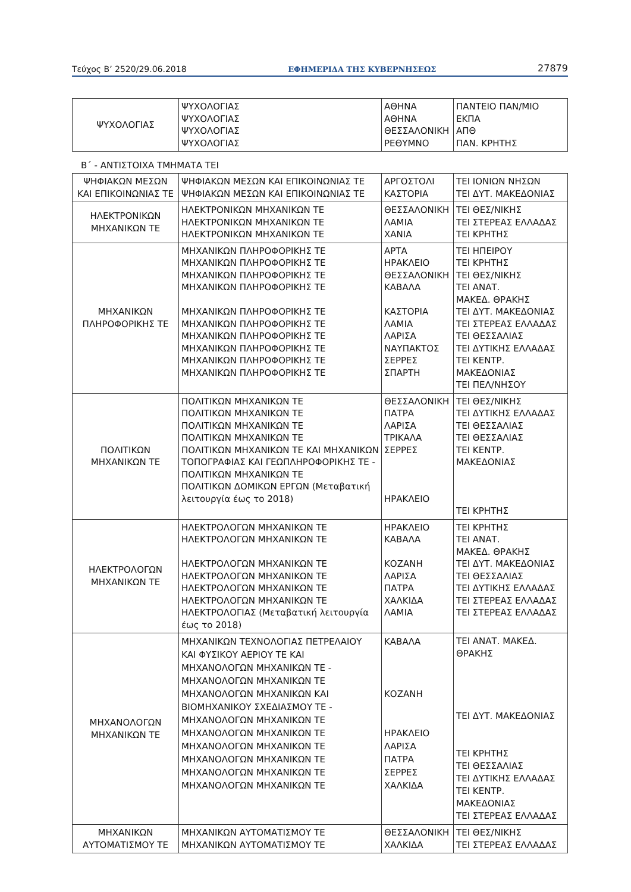Τεύχος B’ 2520/29.06.2018 ΕΦΗΜΕΡΙΔΑ ΤΗΣ ΚΥΒΕΡΝΗΣΕΩΣ 27879
| ΨΥΧΟΛΟΓΙΑΣ | ΨΥΧΟΛΟΓΙΑΣ ΨΥΧΟΛΟΓΙΑΣ ΨΥΧΟΛΟΓΙΑΣ ΨΥΧΟΛΟΓΙΑΣ | ΑΘΗΝΑ ΑΘΗΝΑ ΘΕΣΣΑΛΟΝΙΚΗ ΡΕΘΥΜΝΟ | ΠΑΝΤΕΙΟ ΠΑΝ/ΜΙΟ ΕΚΠΑ ΑΠΘ ΠΑΝ. ΚΡΗΤΗΣ |
Β΄ - ΑΝΤΙΣΤΟΙΧΑ ΤΜΗΜΑΤΑ ΤΕΙ
| ΨΗΦΙΑΚΩΝ ΜΕΣΩΝ ΚΑΙ ΕΠΙΚΟΙΝΩΝΙΑΣ ΤΕ | ΨΗΦΙΑΚΩΝ ΜΕΣΩΝ ΚΑΙ ΕΠΙΚΟΙΝΩΝΙΑΣ ΤΕ ΨΗΦΙΑΚΩΝ ΜΕΣΩΝ ΚΑΙ ΕΠΙΚΟΙΝΩΝΙΑΣ ΤΕ | ΑΡΓΟΣΤΟΛΙ ΚΑΣΤΟΡΙΑ | ΤΕΙ ΙΟΝΙΩΝ ΝΗΣΩΝ ΤΕΙ ΔΥΤ. ΜΑΚΕΔΟΝΙΑΣ |
| ΗΛΕΚΤΡΟΝΙΚΩΝ ΜΗΧΑΝΙΚΩΝ ΤΕ | ΗΛΕΚΤΡΟΝΙΚΩΝ ΜΗΧΑΝΙΚΩΝ ΤΕ ΗΛΕΚΤΡΟΝΙΚΩΝ ΜΗΧΑΝΙΚΩΝ ΤΕ ΗΛΕΚΤΡΟΝΙΚΩΝ ΜΗΧΑΝΙΚΩΝ ΤΕ | ΘΕΣΣΑΛΟΝΙΚΗ ΛΑΜΙΑ ΧΑΝΙΑ | ΤΕΙ ΘΕΣ/ΝΙΚΗΣ ΤΕΙ ΣΤΕΡΕΑΣ ΕΛΛΑΔΑΣ ΤΕΙ ΚΡΗΤΗΣ |
| ΜΗΧΑΝΙΚΩΝ ΠΛΗΡΟΦΟΡΙΚΗΣ ΤΕ | ΜΗΧΑΝΙΚΩΝ ΠΛΗΡΟΦΟΡΙΚΗΣ ΤΕ ΜΗΧΑΝΙΚΩΝ ΠΛΗΡΟΦΟΡΙΚΗΣ ΤΕ ΜΗΧΑΝΙΚΩΝ ΠΛΗΡΟΦΟΡΙΚΗΣ ΤΕ ΜΗΧΑΝΙΚΩΝ ΠΛΗΡΟΦΟΡΙΚΗΣ ΤΕ ΜΗΧΑΝΙΚΩΝ ΠΛΗΡΟΦΟΡΙΚΗΣ ΤΕ ΜΗΧΑΝΙΚΩΝ ΠΛΗΡΟΦΟΡΙΚΗΣ ΤΕ ΜΗΧΑΝΙΚΩΝ ΠΛΗΡΟΦΟΡΙΚΗΣ ΤΕ ΜΗΧΑΝΙΚΩΝ ΠΛΗΡΟΦΟΡΙΚΗΣ ΤΕ ΜΗΧΑΝΙΚΩΝ ΠΛΗΡΟΦΟΡΙΚΗΣ ΤΕ ΜΗΧΑΝΙΚΩΝ ΠΛΗΡΟΦΟΡΙΚΗΣ ΤΕ | ΑΡΤΑ ΗΡΑΚΛΕΙΟ ΘΕΣΣΑΛΟΝΙΚΗ ΚΑΒΑΛΑ ΚΑΣΤΟΡΙΑ ΛΑΜΙΑ ΛΑΡΙΣΑ ΝΑΥΠΑΚΤΟΣ ΣΕΡΡΕΣ ΣΠΑΡΤΗ | ΤΕΙ ΗΠΕΙΡΟΥ ΤΕΙ ΚΡΗΤΗΣ ΤΕΙ ΘΕΣ/ΝΙΚΗΣ ΤΕΙ ΑΝΑΤ. ΜΑΚΕΔ. ΘΡΑΚΗΣ ΤΕΙ ΔΥΤ. ΜΑΚΕΔΟΝΙΑΣ ΤΕΙ ΣΤΕΡΕΑΣ ΕΛΛΑΔΑΣ ΤΕΙ ΘΕΣΣΑΛΙΑΣ ΤΕΙ ΔΥΤΙΚΗΣ ΕΛΛΑΔΑΣ ΤΕΙ ΚΕΝΤΡ. ΜΑΚΕΔΟΝΙΑΣ ΤΕΙ ΠΕΛ/ΝΗΣΟΥ |
| ΠΟΛΙΤΙΚΩΝ ΜΗΧΑΝΙΚΩΝ ΤΕ | ΠΟΛΙΤΙΚΩΝ ΜΗΧΑΝΙΚΩΝ ΤΕ ΠΟΛΙΤΙΚΩΝ ΜΗΧΑΝΙΚΩΝ ΤΕ ΠΟΛΙΤΙΚΩΝ ΜΗΧΑΝΙΚΩΝ ΤΕ ΠΟΛΙΤΙΚΩΝ ΜΗΧΑΝΙΚΩΝ ΤΕ ΠΟΛΙΤΙΚΩΝ ΜΗΧΑΝΙΚΩΝ ΤΕ ΚΑΙ ΜΗΧΑΝΙΚΩΝ ΤΟΠΟΓΡΑΦΙΑΣ ΚΑΙ ΓΕΩΠΛΗΡΟΦΟΡΙΚΗΣ ΤΕ - ΠΟΛΙΤΙΚΩΝ ΜΗΧΑΝΙΚΩΝ ΤΕ ΠΟΛΙΤΙΚΩΝ ΔΟΜΙΚΩΝ ΕΡΓΩΝ (Μεταβατική λειτουργία έως το 2018) | ΘΕΣΣΑΛΟΝΙΚΗ ΠΑΤΡΑ ΛΑΡΙΣΑ ΤΡΙΚΑΛΑ ΣΕΡΡΕΣ ΗΡΑΚΛΕΙΟ | ΤΕΙ ΘΕΣ/ΝΙΚΗΣ ΤΕΙ ΔΥΤΙΚΗΣ ΕΛΛΑΔΑΣ ΤΕΙ ΘΕΣΣΑΛΙΑΣ ΤΕΙ ΘΕΣΣΑΛΙΑΣ ΤΕΙ ΚΕΝΤΡ. ΜΑΚΕΔΟΝΙΑΣ ΤΕΙ ΚΡΗΤΗΣ |
| ΗΛΕΚΤΡΟΛΟΓΩΝ ΜΗΧΑΝΙΚΩΝ ΤΕ | ΗΛΕΚΤΡΟΛΟΓΩΝ ΜΗΧΑΝΙΚΩΝ ΤΕ ΗΛΕΚΤΡΟΛΟΓΩΝ ΜΗΧΑΝΙΚΩΝ ΤΕ ΗΛΕΚΤΡΟΛΟΓΩΝ ΜΗΧΑΝΙΚΩΝ ΤΕ ΗΛΕΚΤΡΟΛΟΓΩΝ ΜΗΧΑΝΙΚΩΝ ΤΕ ΗΛΕΚΤΡΟΛΟΓΩΝ ΜΗΧΑΝΙΚΩΝ ΤΕ ΗΛΕΚΤΡΟΛΟΓΩΝ ΜΗΧΑΝΙΚΩΝ ΤΕ ΗΛΕΚΤΡΟΛΟΓΙΑΣ (Μεταβατική λειτουργία έως το 2018) | ΗΡΑΚΛΕΙΟ ΚΑΒΑΛΑ ΚΟΖΑΝΗ ΛΑΡΙΣΑ ΠΑΤΡΑ ΧΑΛΚΙΔΑ ΛΑΜΙΑ | ΤΕΙ ΚΡΗΤΗΣ ΤΕΙ ΑΝΑΤ. ΜΑΚΕΔ. ΘΡΑΚΗΣ ΤΕΙ ΔΥΤ. ΜΑΚΕΔΟΝΙΑΣ ΤΕΙ ΘΕΣΣΑΛΙΑΣ ΤΕΙ ΔΥΤΙΚΗΣ ΕΛΛΑΔΑΣ ΤΕΙ ΣΤΕΡΕΑΣ ΕΛΛΑΔΑΣ ΤΕΙ ΣΤΕΡΕΑΣ ΕΛΛΑΔΑΣ |
| ΜΗΧΑΝΟΛΟΓΩΝ ΜΗΧΑΝΙΚΩΝ ΤΕ | ΜΗΧΑΝΙΚΩΝ ΤΕΧΝΟΛΟΓΙΑΣ ΠΕΤΡΕΛΑΙΟΥ ΚΑΙ ΦΥΣΙΚΟΥ ΑΕΡΙΟΥ ΤΕ ΚΑΙ ΜΗΧΑΝΟΛΟΓΩΝ ΜΗΧΑΝΙΚΩΝ ΤΕ - ΜΗΧΑΝΟΛΟΓΩΝ ΜΗΧΑΝΙΚΩΝ ΤΕ ΜΗΧΑΝΟΛΟΓΩΝ ΜΗΧΑΝΙΚΩΝ ΚΑΙ ΒΙΟΜΗΧΑΝΙΚΟΥ ΣΧΕΔΙΑΣΜΟΥ ΤΕ - ΜΗΧΑΝΟΛΟΓΩΝ ΜΗΧΑΝΙΚΩΝ ΤΕ ΜΗΧΑΝΟΛΟΓΩΝ ΜΗΧΑΝΙΚΩΝ ΤΕ ΜΗΧΑΝΟΛΟΓΩΝ ΜΗΧΑΝΙΚΩΝ ΤΕ ΜΗΧΑΝΟΛΟΓΩΝ ΜΗΧΑΝΙΚΩΝ ΤΕ ΜΗΧΑΝΟΛΟΓΩΝ ΜΗΧΑΝΙΚΩΝ ΤΕ ΜΗΧΑΝΟΛΟΓΩΝ ΜΗΧΑΝΙΚΩΝ ΤΕ | ΚΑΒΑΛΑ ΚΟΖΑΝΗ ΗΡΑΚΛΕΙΟ ΛΑΡΙΣΑ ΠΑΤΡΑ ΣΕΡΡΕΣ ΧΑΛΚΙΔΑ | ΤΕΙ ΑΝΑΤ. ΜΑΚΕΔ. ΘΡΑΚΗΣ ΤΕΙ ΔΥΤ. ΜΑΚΕΔΟΝΙΑΣ ΤΕΙ ΚΡΗΤΗΣ ΤΕΙ ΘΕΣΣΑΛΙΑΣ ΤΕΙ ΔΥΤΙΚΗΣ ΕΛΛΑΔΑΣ ΤΕΙ ΚΕΝΤΡ. ΜΑΚΕΔΟΝΙΑΣ ΤΕΙ ΣΤΕΡΕΑΣ ΕΛΛΑΔΑΣ |
| ΜΗΧΑΝΙΚΩΝ ΑΥΤΟΜΑΤΙΣΜΟΥ ΤΕ | ΜΗΧΑΝΙΚΩΝ ΑΥΤΟΜΑΤΙΣΜΟΥ ΤΕ ΜΗΧΑΝΙΚΩΝ ΑΥΤΟΜΑΤΙΣΜΟΥ ΤΕ | ΘΕΣΣΑΛΟΝΙΚΗ ΧΑΛΚΙΔΑ | ΤΕΙ ΘΕΣ/ΝΙΚΗΣ ΤΕΙ ΣΤΕΡΕΑΣ ΕΛΛΑΔΑΣ |